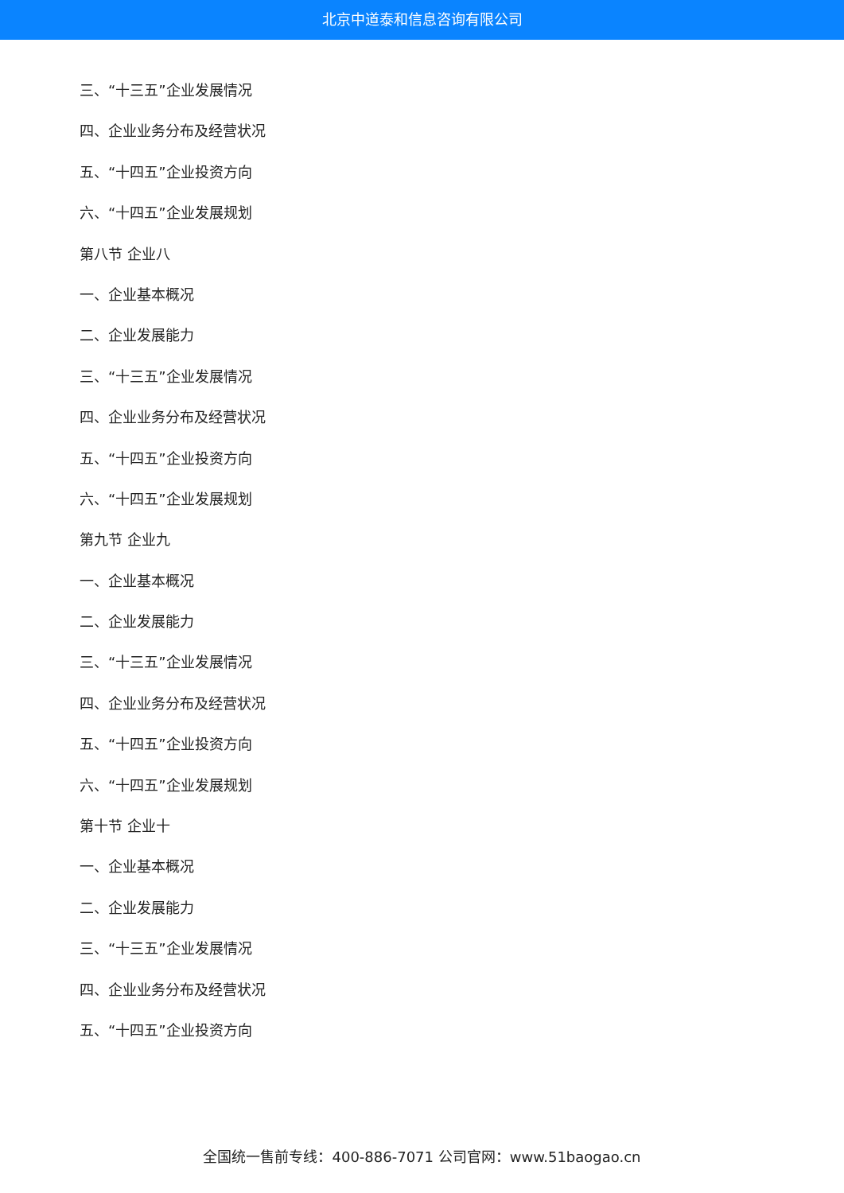北京中道泰和信息咨询有限公司
三、“十三五”企业发展情况
四、企业业务分布及经营状况
五、“十四五”企业投资方向
六、“十四五”企业发展规划
第八节 企业八
一、企业基本概况
二、企业发展能力
三、“十三五”企业发展情况
四、企业业务分布及经营状况
五、“十四五”企业投资方向
六、“十四五”企业发展规划
第九节 企业九
一、企业基本概况
二、企业发展能力
三、“十三五”企业发展情况
四、企业业务分布及经营状况
五、“十四五”企业投资方向
六、“十四五”企业发展规划
第十节 企业十
一、企业基本概况
二、企业发展能力
三、“十三五”企业发展情况
四、企业业务分布及经营状况
五、“十四五”企业投资方向
全国统一售前专线：400-886-7071 公司官网：www.51baogao.cn